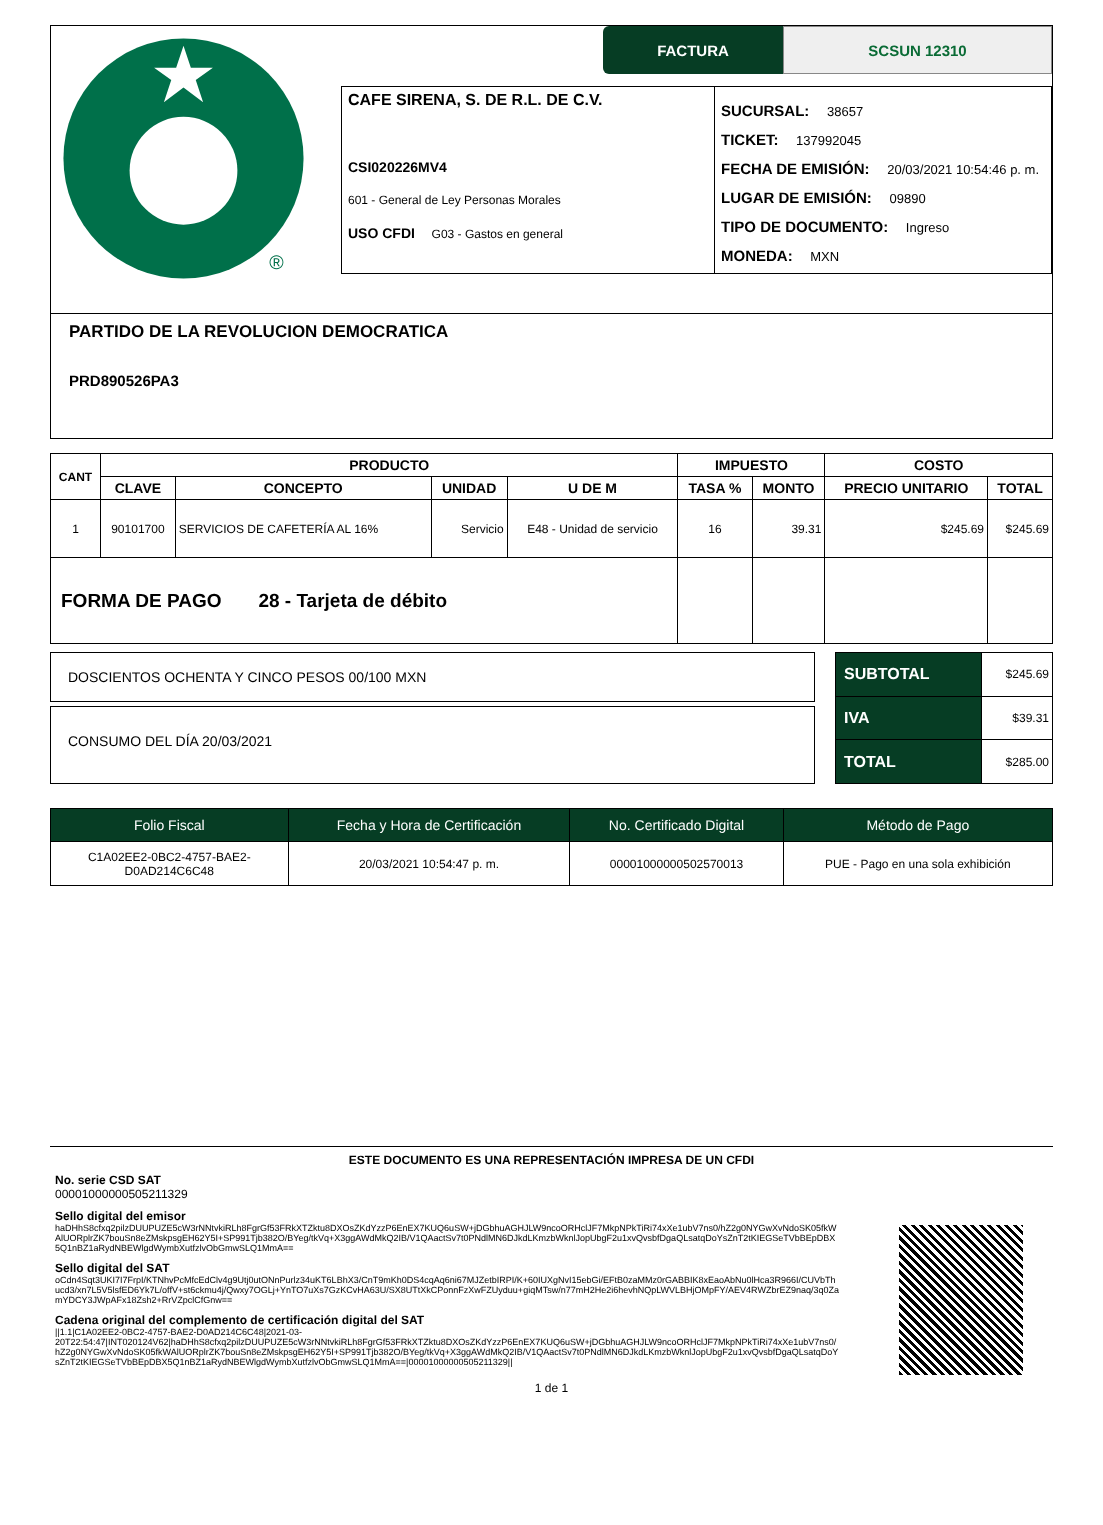®
FACTURA SCSUN 12310
CAFE SIRENA, S. DE R.L. DE C.V.
CSI020226MV4
601 - General de Ley Personas Morales
USO CFDI G03 - Gastos en general
SUCURSAL: 38657
TICKET: 137992045
FECHA DE EMISIÓN: 20/03/2021 10:54:46 p. m.
LUGAR DE EMISIÓN: 09890
TIPO DE DOCUMENTO: Ingreso
MONEDA: MXN
PARTIDO DE LA REVOLUCION DEMOCRATICA
PRD890526PA3
| CANT | PRODUCTO | | | | IMPUESTO | | COSTO | |
| --- | --- | --- | --- | --- | --- | --- | --- | --- |
| | CLAVE | CONCEPTO | UNIDAD | U DE M | TASA % | MONTO | PRECIO UNITARIO | TOTAL |
| 1 | 90101700 | SERVICIOS DE CAFETERÍA AL 16% | Servicio | E48 - Unidad de servicio | 16 | 39.31 | $245.69 | $245.69 |
| FORMA DE PAGO 28 - Tarjeta de débito | | | | | | | | |
DOSCIENTOS OCHENTA Y CINCO PESOS 00/100 MXN
CONSUMO DEL DÍA 20/03/2021
| SUBTOTAL | $245.69 |
| IVA | $39.31 |
| TOTAL | $285.00 |
| Folio Fiscal | Fecha y Hora de Certificación | No. Certificado Digital | Método de Pago |
| C1A02EE2-0BC2-4757-BAE2- D0AD214C6C48 | 20/03/2021 10:54:47 p. m. | 00001000000502570013 | PUE - Pago en una sola exhibición |
ESTE DOCUMENTO ES UNA REPRESENTACIÓN IMPRESA DE UN CFDI
No. serie CSD SAT
00001000000505211329
Sello digital del emisor
haDHhS8cfxq2pilzDUUPUZE5cW3rNNtvkiRLh8FgrGf53FRkXTZktu8DXOsZKdYzzP6EnEX7KUQ6uSW+jDGbhuAGHJLW9ncoORHclJF7MkpNPkTiRi74xXe1ubV7ns0/hZ2g0NYGwXvNdoSK05fkW AlUORplrZK7bouSn8eZMskpsgEH62Y5I+SP991Tjb382O/BYeg/tkVq+X3ggAWdMkQ2IB/V1QAactSv7t0PNdlMN6DJkdLKmzbWknlJopUbgF2u1xvQvsbfDgaQLsatqDoYsZnT2tKIEGSeTVbBEpDBX 5Q1nBZ1aRydNBEWlgdWymbXutfzlvObGmwSLQ1MmA==
Sello digital del SAT
oCdn4Sqt3UKI7I7FrpI/KTNhvPcMfcEdClv4g9Utj0utONnPurlz34uKT6LBhX3/CnT9mKh0DS4cqAq6ni67MJZetbIRPI/K+60IUXgNvI15ebGi/EFtB0zaMMz0rGABBIK8xEaoAbNu0lHca3R966I/CUVbTh ucd3/xn7L5V5lsfED6Yk7L/offV+st6ckmu4j/Qwxy7OGLj+YnTO7uXs7GzKCvHA63U/SX8UTtXkCPonnFzXwFZUyduu+giqMTsw/n77mH2He2i6hevhNQpLWVLBHjOMpFY/AEV4RWZbrEZ9naq/3q0Za mYDCY3JWpAFx18Zsh2+RrVZpclCfGnw==
Cadena original del complemento de certificación digital del SAT
||1.1|C1A02EE2-0BC2-4757-BAE2-D0AD214C6C48|2021-03-20T22:54:47|INT020124V62|haDHhS8cfxq2pilzDUUPUZE5cW3rNNtvkiRLh8FgrGf53FRkXTZktu8DXOsZKdYzzP6EnEX7KUQ6uSW+jDGbhuAGHJLW9ncoORHclJF7MkpNPkTiRi74xXe1ubV7ns0/ hZ2g0NYGwXvNdoSK05fkWAlUORplrZK7bouSn8eZMskpsgEH62Y5I+SP991Tjb382O/BYeg/tkVq+X3ggAWdMkQ2IB/V1QAactSv7t0PNdlMN6DJkdLKmzbWknlJopUbgF2u1xvQvsbfDgaQLsatqDoY sZnT2tKIEGSeTVbBEpDBX5Q1nBZ1aRydNBEWlgdWymbXutfzlvObGmwSLQ1MmA==|00001000000505211329||
1 de 1